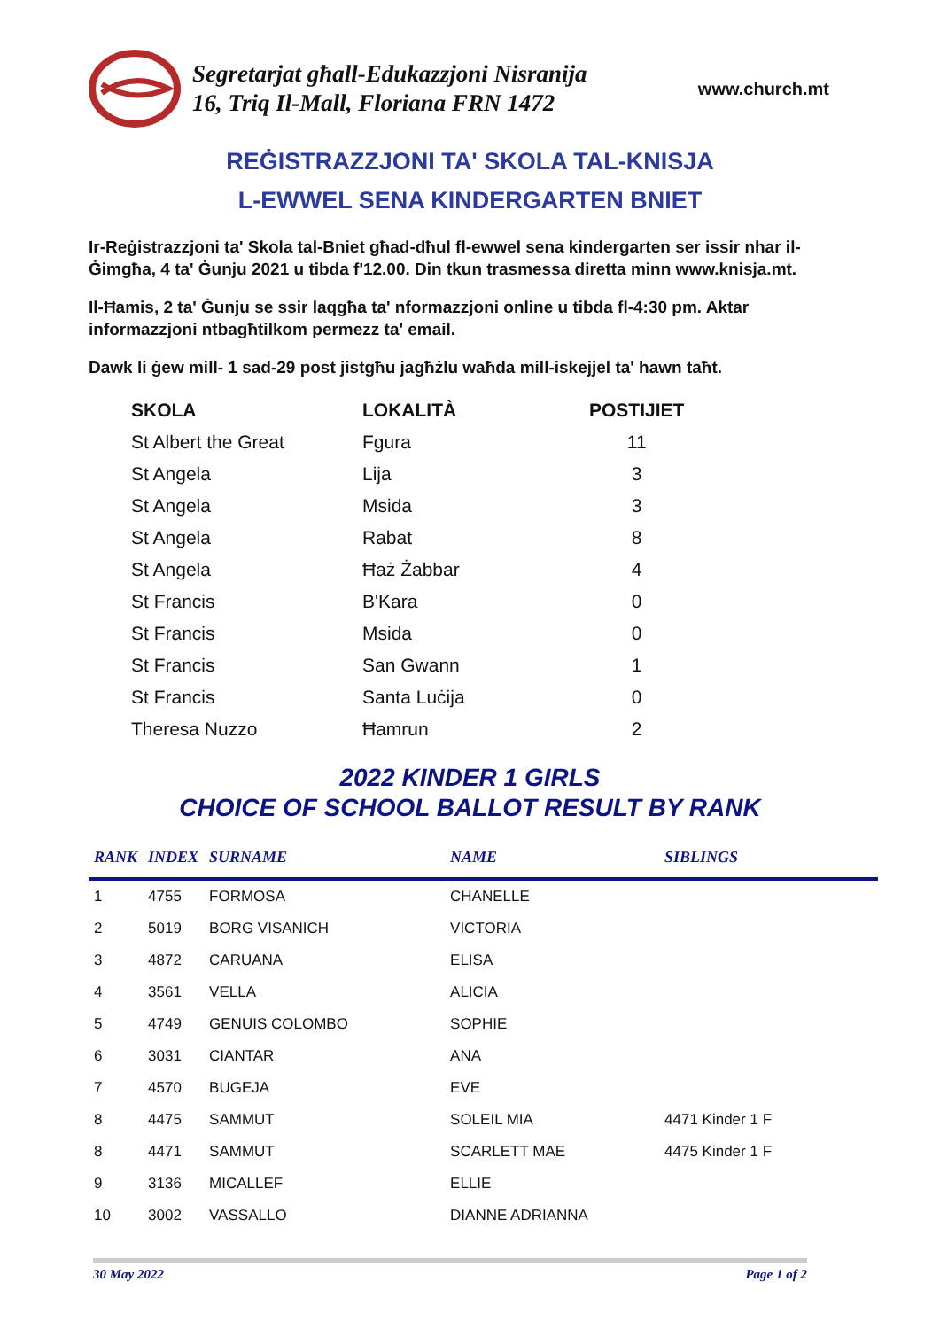Segretarjat għall-Edukazzjoni Nisranija
16, Triq Il-Mall, Floriana FRN 1472
www.church.mt
REĠISTRAZZJONI TA' SKOLA TAL-KNISJA
L-EWWEL SENA KINDERGARTEN BNIET
Ir-Reġistrazzjoni ta' Skola tal-Bniet għad-dħul fl-ewwel sena kindergarten ser issir nhar il-Ġimgħa, 4 ta' Ġunju 2021 u tibda f'12.00. Din tkun trasmessa diretta minn www.knisja.mt.
Il-Ħamis, 2 ta' Ġunju se ssir laqgħa ta' nformazzjoni online u tibda fl-4:30 pm. Aktar informazzjoni ntbagħtilkom permezz ta' email.
Dawk li ġew mill- 1 sad-29 post jistgħu jagħżlu waħda mill-iskejjel ta' hawn taħt.
| SKOLA | LOKALITÀ | POSTIJIET |
| --- | --- | --- |
| St Albert the Great | Fgura | 11 |
| St Angela | Lija | 3 |
| St Angela | Msida | 3 |
| St Angela | Rabat | 8 |
| St Angela | Ħaż Żabbar | 4 |
| St Francis | B'Kara | 0 |
| St Francis | Msida | 0 |
| St Francis | San Gwann | 1 |
| St Francis | Santa Luċija | 0 |
| Theresa Nuzzo | Ħamrun | 2 |
2022 KINDER 1 GIRLS
CHOICE OF SCHOOL BALLOT RESULT BY RANK
| RANK | INDEX | SURNAME | NAME | SIBLINGS |
| --- | --- | --- | --- | --- |
| 1 | 4755 | FORMOSA | CHANELLE | |
| 2 | 5019 | BORG VISANICH | VICTORIA | |
| 3 | 4872 | CARUANA | ELISA | |
| 4 | 3561 | VELLA | ALICIA | |
| 5 | 4749 | GENUIS COLOMBO | SOPHIE | |
| 6 | 3031 | CIANTAR | ANA | |
| 7 | 4570 | BUGEJA | EVE | |
| 8 | 4475 | SAMMUT | SOLEIL MIA | 4471 Kinder 1 F |
| 8 | 4471 | SAMMUT | SCARLETT MAE | 4475 Kinder 1 F |
| 9 | 3136 | MICALLEF | ELLIE | |
| 10 | 3002 | VASSALLO | DIANNE ADRIANNA | |
30 May 2022 Page 1 of 2